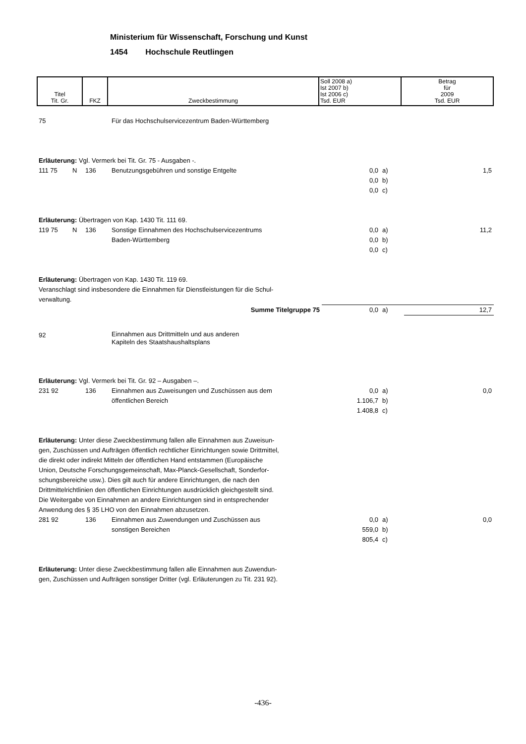Ministerium für Wissenschaft, Forschung und Kunst
1454 Hochschule Reutlingen
| Titel Tit. Gr. | FKZ | Zweckbestimmung | Soll 2008 a) Ist 2007 b) Ist 2006 c) Tsd. EUR | Betrag für 2009 Tsd. EUR |
| 75 | | | Für das Hochschulservicezentrum Baden-Württemberg | | | |
| Erläuterung: Vgl. Vermerk bei Tit. Gr. 75 - Ausgaben -. | | | | | | |
| 111 75 | N | 136 | Benutzungsgebühren und sonstige Entgelte | 0,0 0,0 0,0 | a) b) c) | 1,5 |
| Erläuterung: Übertragen von Kap. 1430 Tit. 111 69. | | | | | | |
| 119 75 | N | 136 | Sonstige Einnahmen des Hochschulservicezentrums Baden-Württemberg | 0,0 0,0 0,0 | a) b) c) | 11,2 |
| Erläuterung: Übertragen von Kap. 1430 Tit. 119 69. Veranschlagt sind insbesondere die Einnahmen für Dienstleistungen für die Schul- verwaltung. | | | | | | |
| Summe Titelgruppe 75 | | | | 0,0 | a) | 12,7 |
| 92 | | | Einnahmen aus Drittmitteln und aus anderen Kapiteln des Staatshaushaltsplans | | | |
| Erläuterung: Vgl. Vermerk bei Tit. Gr. 92 – Ausgaben –. | | | | | | |
| 231 92 | | 136 | Einnahmen aus Zuweisungen und Zuschüssen aus dem öffentlichen Bereich | 0,0 1.106,7 1.408,8 | a) b) c) | 0,0 |
| Erläuterung: Unter diese Zweckbestimmung fallen alle Einnahmen aus Zuweisun- gen, Zuschüssen und Aufträgen öffentlich rechtlicher Einrichtungen sowie Drittmittel, die direkt oder indirekt Mitteln der öffentlichen Hand entstammen (Europäische Union, Deutsche Forschungsgemeinschaft, Max-Planck-Gesellschaft, Sonderfor- schungsbereiche usw.). Dies gilt auch für andere Einrichtungen, die nach den Drittmittelrichtlinien den öffentlichen Einrichtungen ausdrücklich gleichgestellt sind. Die Weitergabe von Einnahmen an andere Einrichtungen sind in entsprechender Anwendung des § 35 LHO von den Einnahmen abzusetzen. | | | | | | |
| 281 92 | | 136 | Einnahmen aus Zuwendungen und Zuschüssen aus sonstigen Bereichen | 0,0 559,0 805,4 | a) b) c) | 0,0 |
| Erläuterung: Unter diese Zweckbestimmung fallen alle Einnahmen aus Zuwendun- gen, Zuschüssen und Aufträgen sonstiger Dritter (vgl. Erläuterungen zu Tit. 231 92). | | | | | | |
-436-